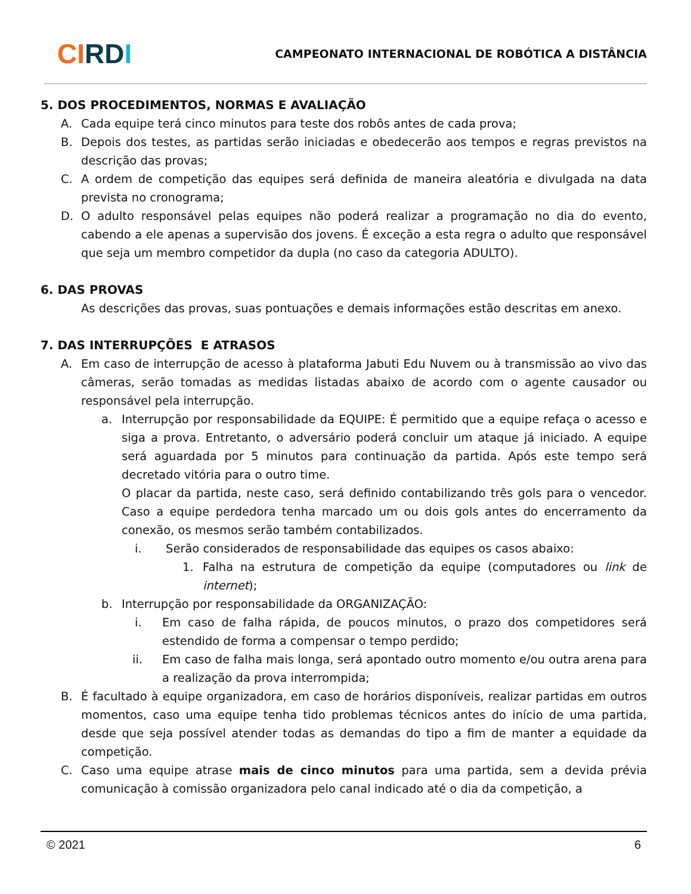CI RDI
CAMPEONATO INTERNACIONAL DE ROBÓTICA A DISTÂNCIA
5. DOS PROCEDIMENTOS, NORMAS E AVALIAÇÃO
A. Cada equipe terá cinco minutos para teste dos robôs antes de cada prova;
B. Depois dos testes, as partidas serão iniciadas e obedecerão aos tempos e regras previstos na descrição das provas;
C. A ordem de competição das equipes será definida de maneira aleatória e divulgada na data prevista no cronograma;
D. O adulto responsável pelas equipes não poderá realizar a programação no dia do evento, cabendo a ele apenas a supervisão dos jovens. É exceção a esta regra o adulto que responsável que seja um membro competidor da dupla (no caso da categoria ADULTO).
6. DAS PROVAS
As descrições das provas, suas pontuações e demais informações estão descritas em anexo.
7. DAS INTERRUPÇÕES E ATRASOS
A. Em caso de interrupção de acesso à plataforma Jabuti Edu Nuvem ou à transmissão ao vivo das câmeras, serão tomadas as medidas listadas abaixo de acordo com o agente causador ou responsável pela interrupção.
a. Interrupção por responsabilidade da EQUIPE: É permitido que a equipe refaça o acesso e siga a prova. Entretanto, o adversário poderá concluir um ataque já iniciado. A equipe será aguardada por 5 minutos para continuação da partida. Após este tempo será decretado vitória para o outro time.
O placar da partida, neste caso, será definido contabilizando três gols para o vencedor. Caso a equipe perdedora tenha marcado um ou dois gols antes do encerramento da conexão, os mesmos serão também contabilizados.
i. Serão considerados de responsabilidade das equipes os casos abaixo:
1. Falha na estrutura de competição da equipe (computadores ou link de internet);
b. Interrupção por responsabilidade da ORGANIZAÇÃO:
i. Em caso de falha rápida, de poucos minutos, o prazo dos competidores será estendido de forma a compensar o tempo perdido;
ii. Em caso de falha mais longa, será apontado outro momento e/ou outra arena para a realização da prova interrompida;
B. É facultado à equipe organizadora, em caso de horários disponíveis, realizar partidas em outros momentos, caso uma equipe tenha tido problemas técnicos antes do início de uma partida, desde que seja possível atender todas as demandas do tipo a fim de manter a equidade da competição.
C. Caso uma equipe atrase mais de cinco minutos para uma partida, sem a devida prévia comunicação à comissão organizadora pelo canal indicado até o dia da competição, a
© 2021 6